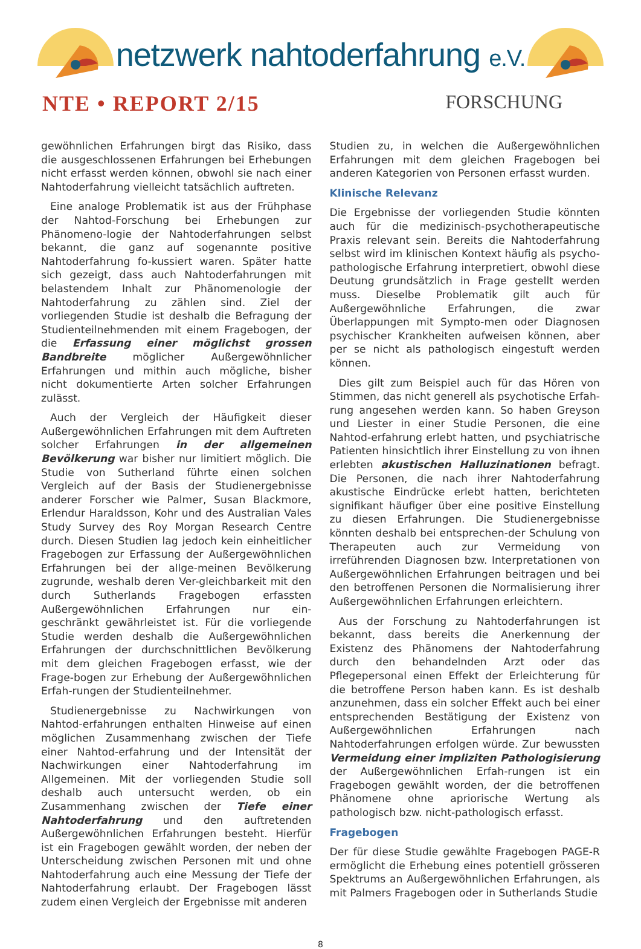netzwerk nahtoderfahrung e.V.
NTE • REPORT 2/15 FORSCHUNG
gewöhnlichen Erfahrungen birgt das Risiko, dass die ausgeschlossenen Erfahrungen bei Erhebungen nicht erfasst werden können, obwohl sie nach einer Nahtoderfahrung vielleicht tatsächlich auftreten.
Eine analoge Problematik ist aus der Frühphase der Nahtod-Forschung bei Erhebungen zur Phänomeno-logie der Nahtoderfahrungen selbst bekannt, die ganz auf sogenannte positive Nahtoderfahrung fo-kussiert waren. Später hatte sich gezeigt, dass auch Nahtoderfahrungen mit belastendem Inhalt zur Phänomenologie der Nahtoderfahrung zu zählen sind. Ziel der vorliegenden Studie ist deshalb die Befragung der Studienteilnehmenden mit einem Fragebogen, der die Erfassung einer möglichst grossen Bandbreite möglicher Außergewöhnlicher Erfahrungen und mithin auch mögliche, bisher nicht dokumentierte Arten solcher Erfahrungen zulässt.
Auch der Vergleich der Häufigkeit dieser Außergewöhnlichen Erfahrungen mit dem Auftreten solcher Erfahrungen in der allgemeinen Bevölkerung war bisher nur limitiert möglich. Die Studie von Sutherland führte einen solchen Vergleich auf der Basis der Studienergebnisse anderer Forscher wie Palmer, Susan Blackmore, Erlendur Haraldsson, Kohr und des Australian Vales Study Survey des Roy Morgan Research Centre durch. Diesen Studien lag jedoch kein einheitlicher Fragebogen zur Erfassung der Außergewöhnlichen Erfahrungen bei der allge-meinen Bevölkerung zugrunde, weshalb deren Ver-gleichbarkeit mit den durch Sutherlands Fragebogen erfassten Außergewöhnlichen Erfahrungen nur ein-geschränkt gewährleistet ist. Für die vorliegende Studie werden deshalb die Außergewöhnlichen Erfahrungen der durchschnittlichen Bevölkerung mit dem gleichen Fragebogen erfasst, wie der Frage-bogen zur Erhebung der Außergewöhnlichen Erfah-rungen der Studienteilnehmer.
Studienergebnisse zu Nachwirkungen von Nahtod-erfahrungen enthalten Hinweise auf einen möglichen Zusammenhang zwischen der Tiefe einer Nahtod-erfahrung und der Intensität der Nachwirkungen einer Nahtoderfahrung im Allgemeinen. Mit der vorliegenden Studie soll deshalb auch untersucht werden, ob ein Zusammenhang zwischen der Tiefe einer Nahtoderfahrung und den auftretenden Außergewöhnlichen Erfahrungen besteht. Hierfür ist ein Fragebogen gewählt worden, der neben der Unterscheidung zwischen Personen mit und ohne Nahtoderfahrung auch eine Messung der Tiefe der Nahtoderfahrung erlaubt. Der Fragebogen lässt zudem einen Vergleich der Ergebnisse mit anderen
Studien zu, in welchen die Außergewöhnlichen Erfahrungen mit dem gleichen Fragebogen bei anderen Kategorien von Personen erfasst wurden.
Klinische Relevanz
Die Ergebnisse der vorliegenden Studie könnten auch für die medizinisch-psychotherapeutische Praxis relevant sein. Bereits die Nahtoderfahrung selbst wird im klinischen Kontext häufig als psycho-pathologische Erfahrung interpretiert, obwohl diese Deutung grundsätzlich in Frage gestellt werden muss. Dieselbe Problematik gilt auch für Außergewöhnliche Erfahrungen, die zwar Überlappungen mit Sympto-men oder Diagnosen psychischer Krankheiten aufweisen können, aber per se nicht als pathologisch eingestuft werden können.
Dies gilt zum Beispiel auch für das Hören von Stimmen, das nicht generell als psychotische Erfah-rung angesehen werden kann. So haben Greyson und Liester in einer Studie Personen, die eine Nahtod-erfahrung erlebt hatten, und psychiatrische Patienten hinsichtlich ihrer Einstellung zu von ihnen erlebten akustischen Halluzinationen befragt. Die Personen, die nach ihrer Nahtoderfahrung akustische Eindrücke erlebt hatten, berichteten signifikant häufiger über eine positive Einstellung zu diesen Erfahrungen. Die Studienergebnisse könnten deshalb bei entsprechen-der Schulung von Therapeuten auch zur Vermeidung von irreführenden Diagnosen bzw. Interpretationen von Außergewöhnlichen Erfahrungen beitragen und bei den betroffenen Personen die Normalisierung ihrer Außergewöhnlichen Erfahrungen erleichtern.
Aus der Forschung zu Nahtoderfahrungen ist bekannt, dass bereits die Anerkennung der Existenz des Phänomens der Nahtoderfahrung durch den behandelnden Arzt oder das Pflegepersonal einen Effekt der Erleichterung für die betroffene Person haben kann. Es ist deshalb anzunehmen, dass ein solcher Effekt auch bei einer entsprechenden Bestätigung der Existenz von Außergewöhnlichen Erfahrungen nach Nahtoderfahrungen erfolgen würde. Zur bewussten Vermeidung einer impliziten Pathologisierung der Außergewöhnlichen Erfah-rungen ist ein Fragebogen gewählt worden, der die betroffenen Phänomene ohne apriorische Wertung als pathologisch bzw. nicht-pathologisch erfasst.
Fragebogen
Der für diese Studie gewählte Fragebogen PAGE-R ermöglicht die Erhebung eines potentiell grösseren Spektrums an Außergewöhnlichen Erfahrungen, als mit Palmers Fragebogen oder in Sutherlands Studie
8